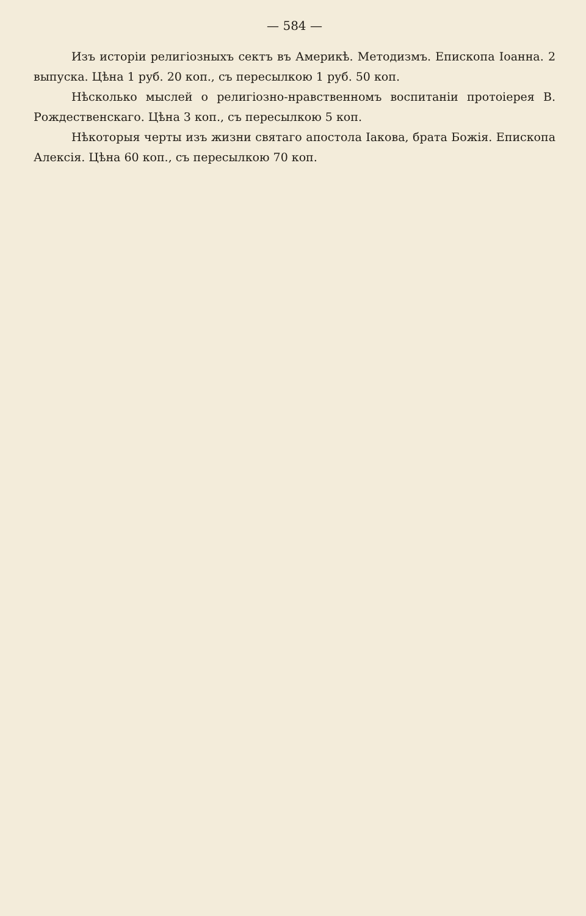— 584 —
Изъ исторіи религіозныхъ сектъ въ Америкѣ. Методизмъ. Епископа Іоанна. 2 выпуска. Цѣна 1 руб. 20 коп., съ пересылкою 1 руб. 50 коп.
Нѣсколько мыслей о религіозно-нравственномъ воспитаніи протоіерея В. Рождественскаго. Цѣна 3 коп., съ пересылкою 5 коп.
Нѣкоторыя черты изъ жизни святаго апостола Іакова, брата Божія. Епископа Алексія. Цѣна 60 коп., съ пересылкою 70 коп.